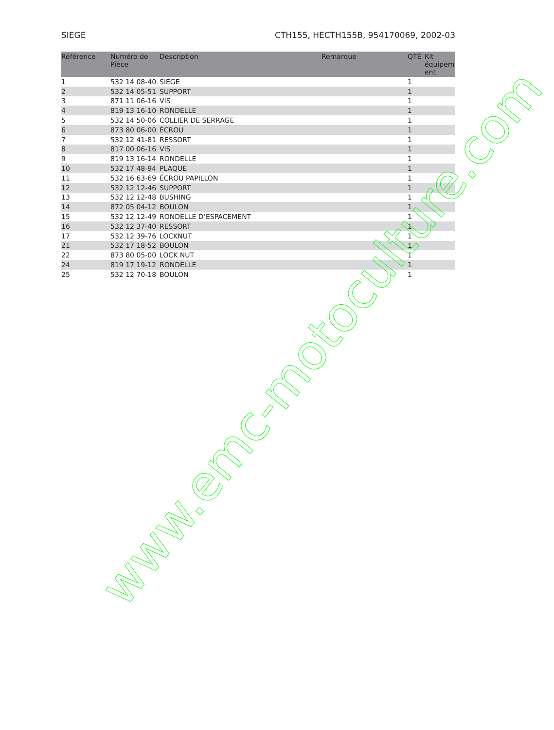SIEGE CTH155, HECTH155B, 954170069, 2002-03
| Référence | Numéro de Pièce | Description | Remarque | QTÉ | Kit équipem ent |
| --- | --- | --- | --- | --- | --- |
| 1 | 532 14 08-40 | SIÈGE | | 1 | |
| 2 | 532 14 05-51 | SUPPORT | | 1 | |
| 3 | 871 11 06-16 | VIS | | 1 | |
| 4 | 819 13 16-10 | RONDELLE | | 1 | |
| 5 | 532 14 50-06 | COLLIER DE SERRAGE | | 1 | |
| 6 | 873 80 06-00 | ÉCROU | | 1 | |
| 7 | 532 12 41-81 | RESSORT | | 1 | |
| 8 | 817 00 06-16 | VIS | | 1 | |
| 9 | 819 13 16-14 | RONDELLE | | 1 | |
| 10 | 532 17 48-94 | PLAQUE | | 1 | |
| 11 | 532 16 63-69 | ÉCROU PAPILLON | | 1 | |
| 12 | 532 12 12-46 | SUPPORT | | 1 | |
| 13 | 532 12 12-48 | BUSHING | | 1 | |
| 14 | 872 05 04-12 | BOULON | | 1 | |
| 15 | 532 12 12-49 | RONDELLE D’ESPACEMENT | | 1 | |
| 16 | 532 12 37-40 | RESSORT | | 1 | |
| 17 | 532 12 39-76 | LOCKNUT | | 1 | |
| 21 | 532 17 18-52 | BOULON | | 1 | |
| 22 | 873 80 05-00 | LOCK NUT | | 1 | |
| 24 | 819 17 19-12 | RONDELLE | | 1 | |
| 25 | 532 12 70-18 | BOULON | | 1 | |
www.emc-motoculture.com